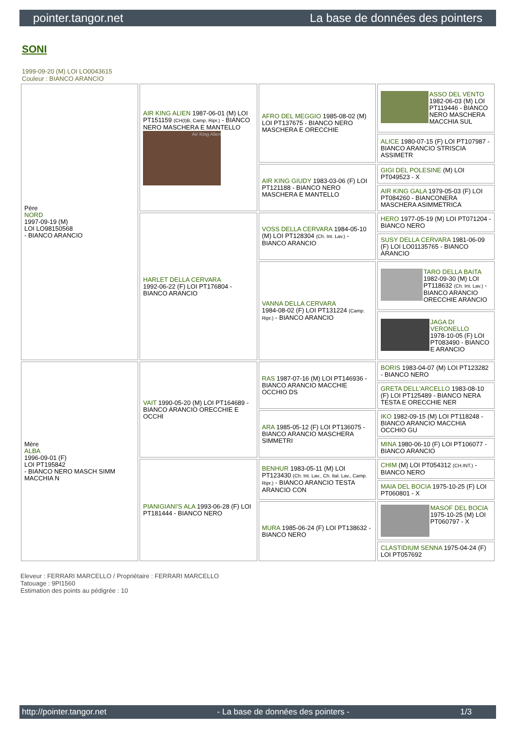pointer.tangor.net La base de données des pointers
SONI
1999-09-20 (M) LOI LO0043615
Couleur : BIANCO ARANCIO
| Père NORD 1997-09-19 (M) LOI LO98150568 - BIANCO ARANCIO | AIR KING ALIEN 1987-06-01 (M) LOI PT151159 (CH(I)B, Camp. Ripr.) - BIANCO NERO MASCHERA E MANTELLO Air King Alien | AFRO DEL MEGGIO 1985-08-02 (M) LOI PT137675 - BIANCO NERO MASCHERA E ORECCHIE | ASSO DEL VENTO 1982-06-03 (M) LOI PT119446 - BIANCO NERO MASCHERA MACCHIA SUL |
| | | | ALICE 1980-07-15 (F) LOI PT107987 - BIANCO ARANCIO STRISCIA ASSIMETR |
| | | AIR KING GIUDY 1983-03-06 (F) LOI PT121188 - BIANCO NERO MASCHERA E MANTELLO | GIGI DEL POLESINE (M) LOI PT049523 - X |
| | | | AIR KING GALA 1979-05-03 (F) LOI PT084260 - BIANCONERA MASCHERA ASIMMETRICA |
| | HARLET DELLA CERVARA 1992-06-22 (F) LOI PT176804 - BIANCO ARANCIO | VOSS DELLA CERVARA 1984-05-10 (M) LOI PT128304 (Ch. Int. Lav.) - BIANCO ARANCIO | HERO 1977-05-19 (M) LOI PT071204 - BIANCO NERO |
| | | | SUSY DELLA CERVARA 1981-06-09 (F) LOI LO01135765 - BIANCO ARANCIO |
| | | VANNA DELLA CERVARA 1984-08-02 (F) LOI PT131224 (Camp. Ripr.) - BIANCO ARANCIO | TARO DELLA BAITA 1982-09-30 (M) LOI PT118632 (Ch. Int. Lav.) - BIANCO ARANCIO ORECCHIE ARANCIO |
| | | | JAGA DI VERONELLO 1978-10-05 (F) LOI PT083490 - BIANCO E ARANCIO |
| Mère ALBA 1996-09-01 (F) LOI PT195842 - BIANCO NERO MASCH SIMM MACCHIA N | VAIT 1990-05-20 (M) LOI PT164689 - BIANCO ARANCIO ORECCHIE E OCCHI | RAS 1987-07-16 (M) LOI PT146936 - BIANCO ARANCIO MACCHIE OCCHIO DS | BORIS 1983-04-07 (M) LOI PT123282 - BIANCO NERO |
| | | | GRETA DELL'ARCELLO 1983-08-10 (F) LOI PT125489 - BIANCO NERA TESTA E ORECCHIE NER |
| | | ARA 1985-05-12 (F) LOI PT136075 - BIANCO ARANCIO MASCHERA SIMMETRI | IKO 1982-09-15 (M) LOI PT118248 - BIANCO ARANCIO MACCHIA OCCHIO GU |
| | | | MINA 1980-06-10 (F) LOI PT106077 - BIANCO ARANCIO |
| | PIANIGIANI'S ALA 1993-06-28 (F) LOI PT181444 - BIANCO NERO | BENHUR 1983-05-11 (M) LOI PT123430 (Ch. Int. Lav., Ch. Ital. Lav., Camp. Ripr.) - BIANCO ARANCIO TESTA ARANCIO CON | CHIM (M) LOI PT054312 (CH.INT.) - BIANCO NERO |
| | | | MAIA DEL BOCIA 1975-10-25 (F) LOI PT060801 - X |
| | | MURA 1985-06-24 (F) LOI PT138632 - BIANCO NERO | MASOF DEL BOCIA 1975-10-25 (M) LOI PT060797 - X |
| | | | CLASTIDIUM SENNA 1975-04-24 (F) LOI PT057692 |
Eleveur : FERRARI MARCELLO / Propriétaire : FERRARI MARCELLO
Tatouage : 9PI1560
Estimation des points au pédigrée : 10
http://pointer.tangor.net - La base de données des pointers - 1/3